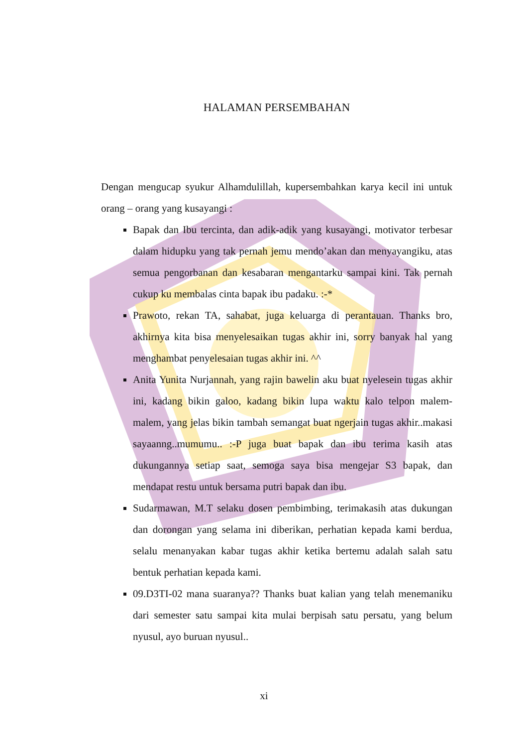HALAMAN PERSEMBAHAN
Dengan mengucap syukur Alhamdulillah, kupersembahkan karya kecil ini untuk orang – orang yang kusayangi :
Bapak dan Ibu tercinta, dan adik-adik yang kusayangi, motivator terbesar dalam hidupku yang tak pernah jemu mendo’akan dan menyayangiku, atas semua pengorbanan dan kesabaran mengantarku sampai kini. Tak pernah cukup ku membalas cinta bapak ibu padaku. :-*
Prawoto, rekan TA, sahabat, juga keluarga di perantauan. Thanks bro, akhirnya kita bisa menyelesaikan tugas akhir ini, sorry banyak hal yang menghambat penyelesaian tugas akhir ini. ^^
Anita Yunita Nurjannah, yang rajin bawelin aku buat nyelesein tugas akhir ini, kadang bikin galoo, kadang bikin lupa waktu kalo telpon malem-malem, yang jelas bikin tambah semangat buat ngerjain tugas akhir..makasi sayaanng..mumumu.. :-P juga buat bapak dan ibu terima kasih atas dukungannya setiap saat, semoga saya bisa mengejar S3 bapak, dan mendapat restu untuk bersama putri bapak dan ibu.
Sudarmawan, M.T selaku dosen pembimbing, terimakasih atas dukungan dan dorongan yang selama ini diberikan, perhatian kepada kami berdua, selalu menanyakan kabar tugas akhir ketika bertemu adalah salah satu bentuk perhatian kepada kami.
09.D3TI-02 mana suaranya?? Thanks buat kalian yang telah menemaniku dari semester satu sampai kita mulai berpisah satu persatu, yang belum nyusul, ayo buruan nyusul..
xi